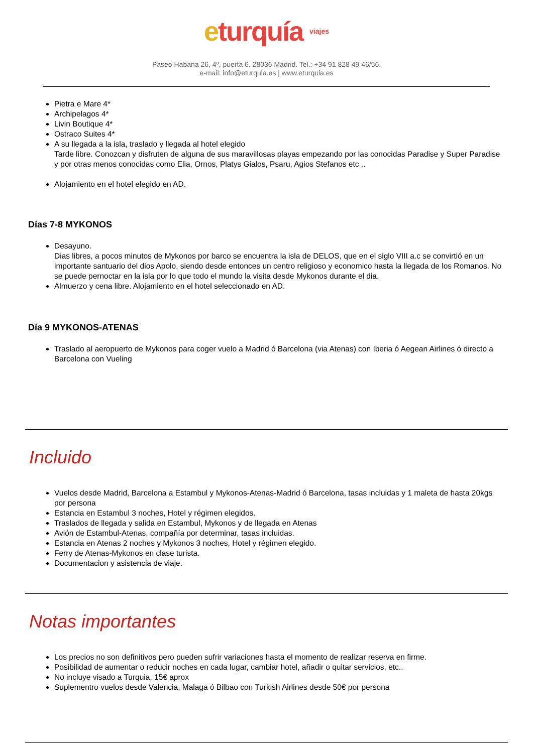eturquía viajes
Paseo Habana 26, 4º, puerta 6. 28036 Madrid. Tel.: +34 91 828 49 46/56.
e-mail: info@eturquia.es | www.eturquia.es
Pietra e Mare 4*
Archipelagos 4*
Livin Boutique 4*
Ostraco Suites 4*
A su llegada a la isla, traslado y llegada al hotel elegido
Tarde libre. Conozcan y disfruten de alguna de sus maravillosas playas empezando por las conocidas Paradise y Super Paradise y por otras menos conocidas como Elia, Ornos, Platys Gialos, Psaru, Agios Stefanos etc ..
Alojamiento en el hotel elegido en AD.
Días 7-8 MYKONOS
Desayuno.
Dias libres, a pocos minutos de Mykonos por barco se encuentra la isla de DELOS, que en el siglo VIII a.c se convirtió en un importante santuario del dios Apolo, siendo desde entonces un centro religioso y economico hasta la llegada de los Romanos. No se puede pernoctar en la isla por lo que todo el mundo la visita desde Mykonos durante el dia.
Almuerzo y cena libre. Alojamiento en el hotel seleccionado en AD.
Día 9 MYKONOS-ATENAS
Traslado al aeropuerto de Mykonos para coger vuelo a Madrid ó Barcelona (via Atenas) con Iberia ó Aegean Airlines ó directo a Barcelona con Vueling
Incluido
Vuelos desde Madrid, Barcelona a Estambul y Mykonos-Atenas-Madrid ó Barcelona, tasas incluidas y 1 maleta de hasta 20kgs por persona
Estancia en Estambul 3 noches, Hotel y régimen elegidos.
Traslados de llegada y salida en Estambul, Mykonos y de llegada en Atenas
Avión de Estambul-Atenas, compañía por determinar, tasas incluidas.
Estancia en Atenas 2 noches y Mykonos 3 noches, Hotel y régimen elegido.
Ferry de Atenas-Mykonos en clase turista.
Documentacion y asistencia de viaje.
Notas importantes
Los precios no son definitivos pero pueden sufrir variaciones hasta el momento de realizar reserva en firme.
Posibilidad de aumentar o reducir noches en cada lugar, cambiar hotel, añadir o quitar servicios, etc..
No incluye visado a Turquia, 15€ aprox
Suplementro vuelos desde Valencia, Malaga ó Bilbao con Turkish Airlines desde 50€ por persona